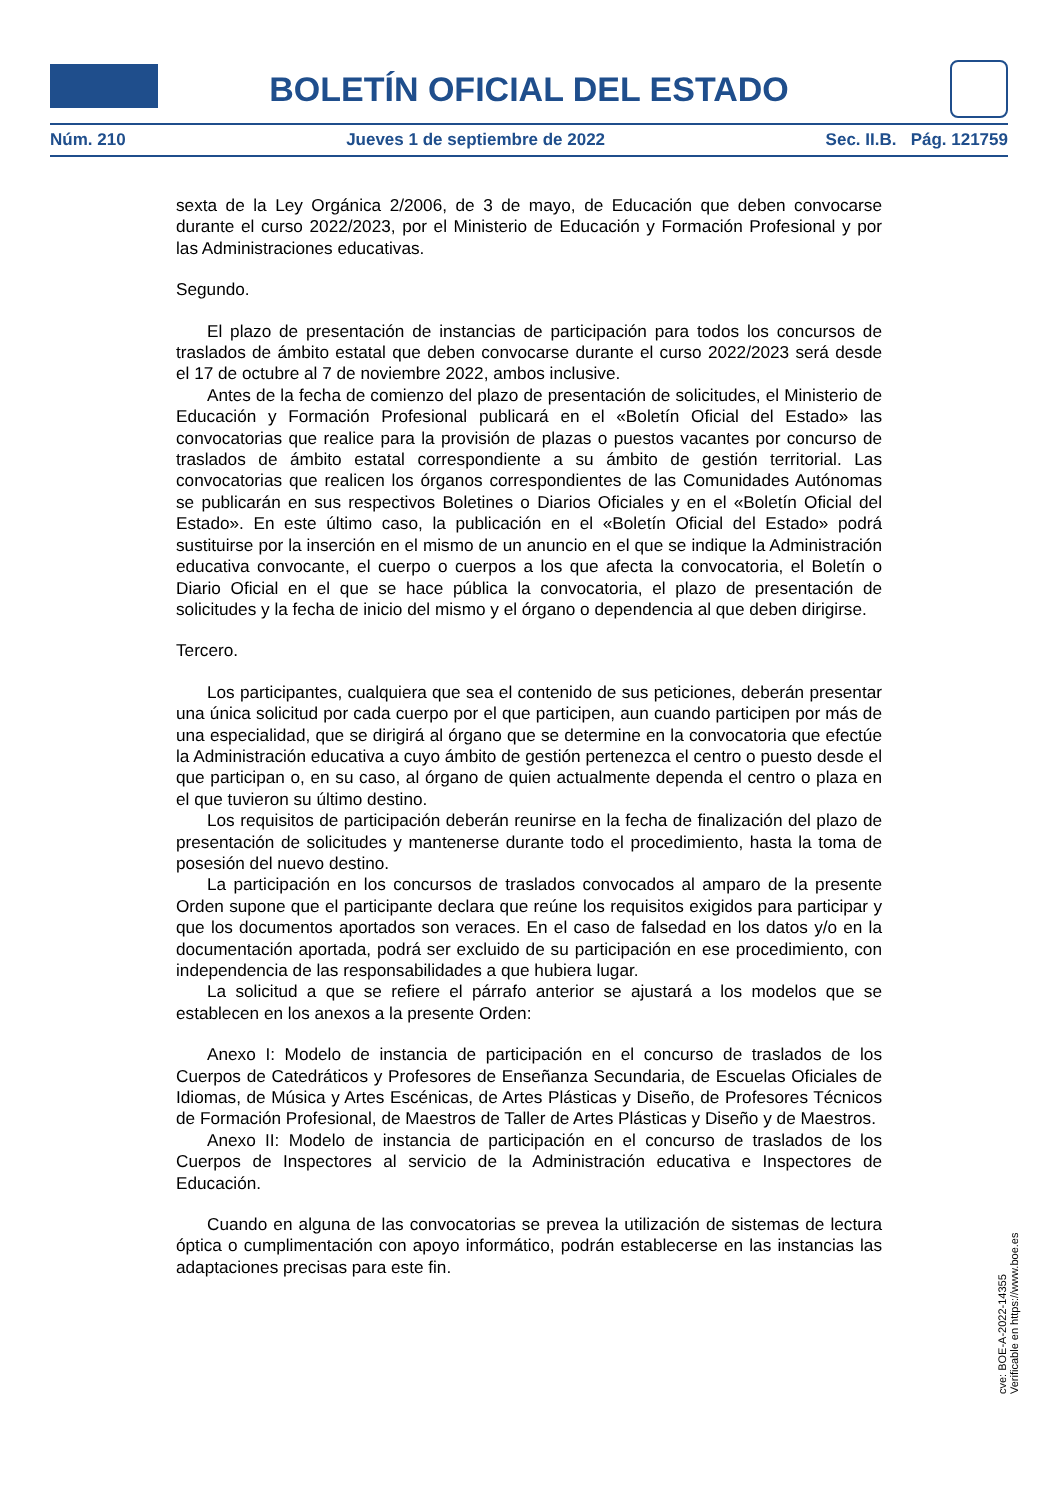BOLETÍN OFICIAL DEL ESTADO
Núm. 210 Jueves 1 de septiembre de 2022 Sec. II.B. Pág. 121759
sexta de la Ley Orgánica 2/2006, de 3 de mayo, de Educación que deben convocarse durante el curso 2022/2023, por el Ministerio de Educación y Formación Profesional y por las Administraciones educativas.
Segundo.
El plazo de presentación de instancias de participación para todos los concursos de traslados de ámbito estatal que deben convocarse durante el curso 2022/2023 será desde el 17 de octubre al 7 de noviembre 2022, ambos inclusive.
Antes de la fecha de comienzo del plazo de presentación de solicitudes, el Ministerio de Educación y Formación Profesional publicará en el «Boletín Oficial del Estado» las convocatorias que realice para la provisión de plazas o puestos vacantes por concurso de traslados de ámbito estatal correspondiente a su ámbito de gestión territorial. Las convocatorias que realicen los órganos correspondientes de las Comunidades Autónomas se publicarán en sus respectivos Boletines o Diarios Oficiales y en el «Boletín Oficial del Estado». En este último caso, la publicación en el «Boletín Oficial del Estado» podrá sustituirse por la inserción en el mismo de un anuncio en el que se indique la Administración educativa convocante, el cuerpo o cuerpos a los que afecta la convocatoria, el Boletín o Diario Oficial en el que se hace pública la convocatoria, el plazo de presentación de solicitudes y la fecha de inicio del mismo y el órgano o dependencia al que deben dirigirse.
Tercero.
Los participantes, cualquiera que sea el contenido de sus peticiones, deberán presentar una única solicitud por cada cuerpo por el que participen, aun cuando participen por más de una especialidad, que se dirigirá al órgano que se determine en la convocatoria que efectúe la Administración educativa a cuyo ámbito de gestión pertenezca el centro o puesto desde el que participan o, en su caso, al órgano de quien actualmente dependa el centro o plaza en el que tuvieron su último destino.
Los requisitos de participación deberán reunirse en la fecha de finalización del plazo de presentación de solicitudes y mantenerse durante todo el procedimiento, hasta la toma de posesión del nuevo destino.
La participación en los concursos de traslados convocados al amparo de la presente Orden supone que el participante declara que reúne los requisitos exigidos para participar y que los documentos aportados son veraces. En el caso de falsedad en los datos y/o en la documentación aportada, podrá ser excluido de su participación en ese procedimiento, con independencia de las responsabilidades a que hubiera lugar.
La solicitud a que se refiere el párrafo anterior se ajustará a los modelos que se establecen en los anexos a la presente Orden:
Anexo I: Modelo de instancia de participación en el concurso de traslados de los Cuerpos de Catedráticos y Profesores de Enseñanza Secundaria, de Escuelas Oficiales de Idiomas, de Música y Artes Escénicas, de Artes Plásticas y Diseño, de Profesores Técnicos de Formación Profesional, de Maestros de Taller de Artes Plásticas y Diseño y de Maestros.
Anexo II: Modelo de instancia de participación en el concurso de traslados de los Cuerpos de Inspectores al servicio de la Administración educativa e Inspectores de Educación.
Cuando en alguna de las convocatorias se prevea la utilización de sistemas de lectura óptica o cumplimentación con apoyo informático, podrán establecerse en las instancias las adaptaciones precisas para este fin.
cve: BOE-A-2022-14355
Verificable en https://www.boe.es